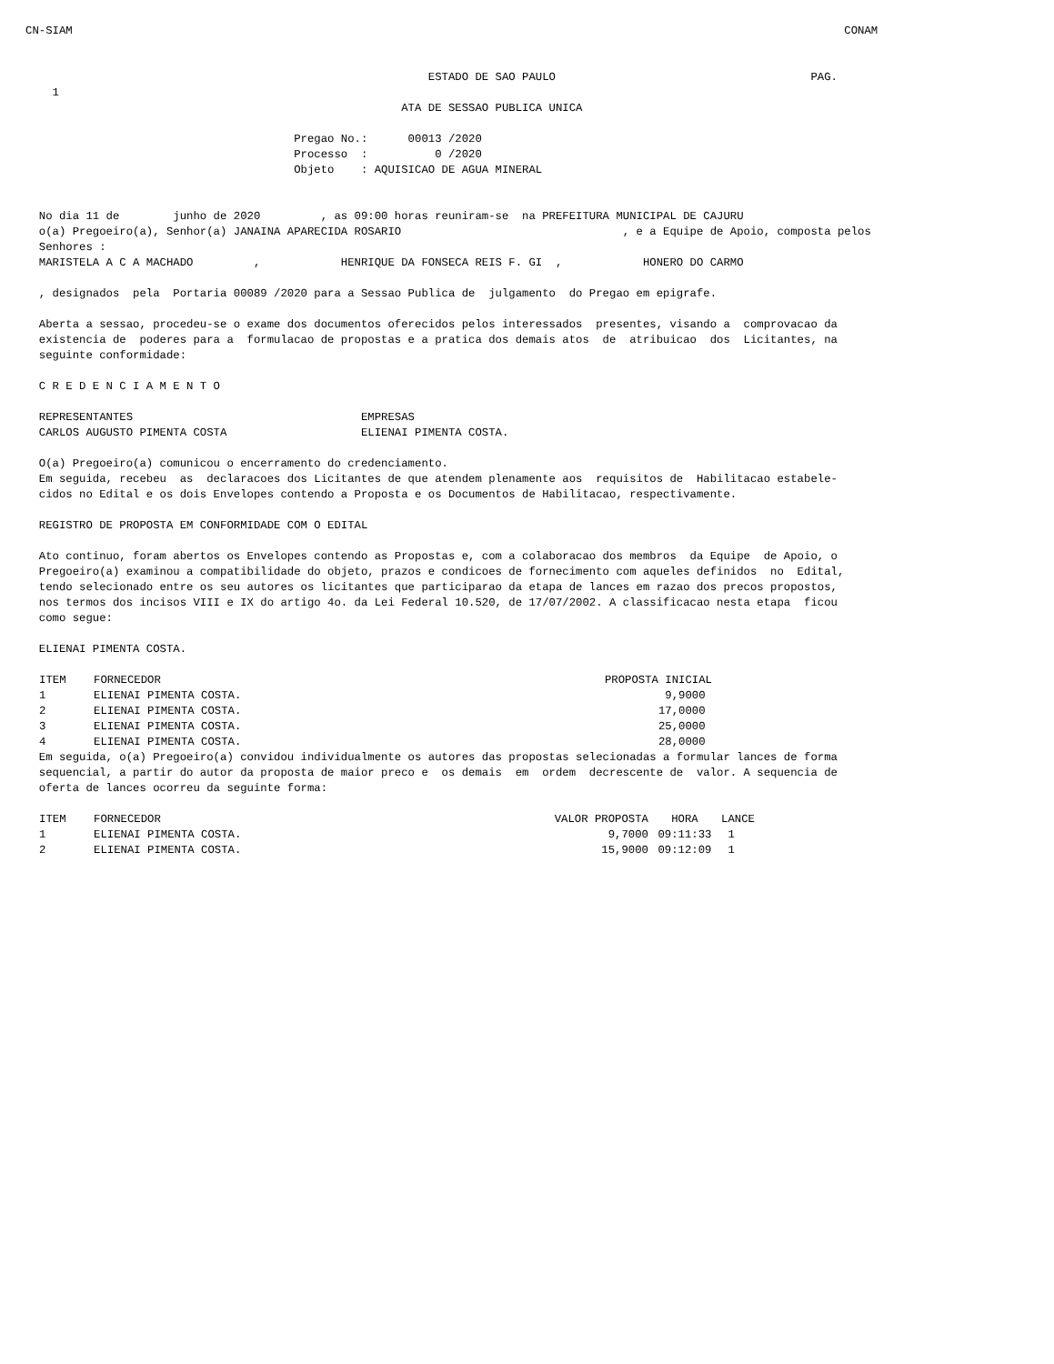CN-SIAM                                                                                                                   CONAM


                                                            ESTADO DE SAO PAULO                                      PAG.
    1
                                                        ATA DE SESSAO PUBLICA UNICA

                                        Pregao No.:      00013 /2020
                                        Processo  :          0 /2020
                                        Objeto    : AQUISICAO DE AGUA MINERAL


  No dia 11 de        junho de 2020         , as 09:00 horas reuniram-se  na PREFEITURA MUNICIPAL DE CAJURU
  o(a) Pregoeiro(a), Senhor(a) JANAINA APARECIDA ROSARIO                                 , e a Equipe de Apoio, composta pelos
  Senhores :
  MARISTELA A C A MACHADO         ,            HENRIQUE DA FONSECA REIS F. GI  ,            HONERO DO CARMO

  , designados  pela  Portaria 00089 /2020 para a Sessao Publica de  julgamento  do Pregao em epigrafe.

  Aberta a sessao, procedeu-se o exame dos documentos oferecidos pelos interessados  presentes, visando a  comprovacao da
  existencia de  poderes para a  formulacao de propostas e a pratica dos demais atos  de  atribuicao  dos  Licitantes, na
  seguinte conformidade:

  C R E D E N C I A M E N T O

  REPRESENTANTES                                  EMPRESAS
  CARLOS AUGUSTO PIMENTA COSTA                    ELIENAI PIMENTA COSTA.

  O(a) Pregoeiro(a) comunicou o encerramento do credenciamento.
  Em seguida, recebeu  as  declaracoes dos Licitantes de que atendem plenamente aos  requisitos de  Habilitacao estabele-
  cidos no Edital e os dois Envelopes contendo a Proposta e os Documentos de Habilitacao, respectivamente.

  REGISTRO DE PROPOSTA EM CONFORMIDADE COM O EDITAL

  Ato continuo, foram abertos os Envelopes contendo as Propostas e, com a colaboracao dos membros  da Equipe  de Apoio, o
  Pregoeiro(a) examinou a compatibilidade do objeto, prazos e condicoes de fornecimento com aqueles definidos  no  Edital,
  tendo selecionado entre os seu autores os licitantes que participarao da etapa de lances em razao dos precos propostos,
  nos termos dos incisos VIII e IX do artigo 4o. da Lei Federal 10.520, de 17/07/2002. A classificacao nesta etapa  ficou
  como segue:

  ELIENAI PIMENTA COSTA.
| ITEM | FORNECEDOR | PROPOSTA INICIAL |
| --- | --- | --- |
| 1 | ELIENAI PIMENTA COSTA. | 9,9000 |
| 2 | ELIENAI PIMENTA COSTA. | 17,0000 |
| 3 | ELIENAI PIMENTA COSTA. | 25,0000 |
| 4 | ELIENAI PIMENTA COSTA. | 28,0000 |
  Em seguida, o(a) Pregoeiro(a) convidou individualmente os autores das propostas selecionadas a formular lances de forma
  sequencial, a partir do autor da proposta de maior preco e  os demais  em  ordem  decrescente de  valor. A sequencia de
  oferta de lances ocorreu da seguinte forma:
| ITEM | FORNECEDOR | VALOR PROPOSTA | HORA | LANCE |
| --- | --- | --- | --- | --- |
| 1 | ELIENAI PIMENTA COSTA. | 9,7000 | 09:11:33 | 1 |
| 2 | ELIENAI PIMENTA COSTA. | 15,9000 | 09:12:09 | 1 |